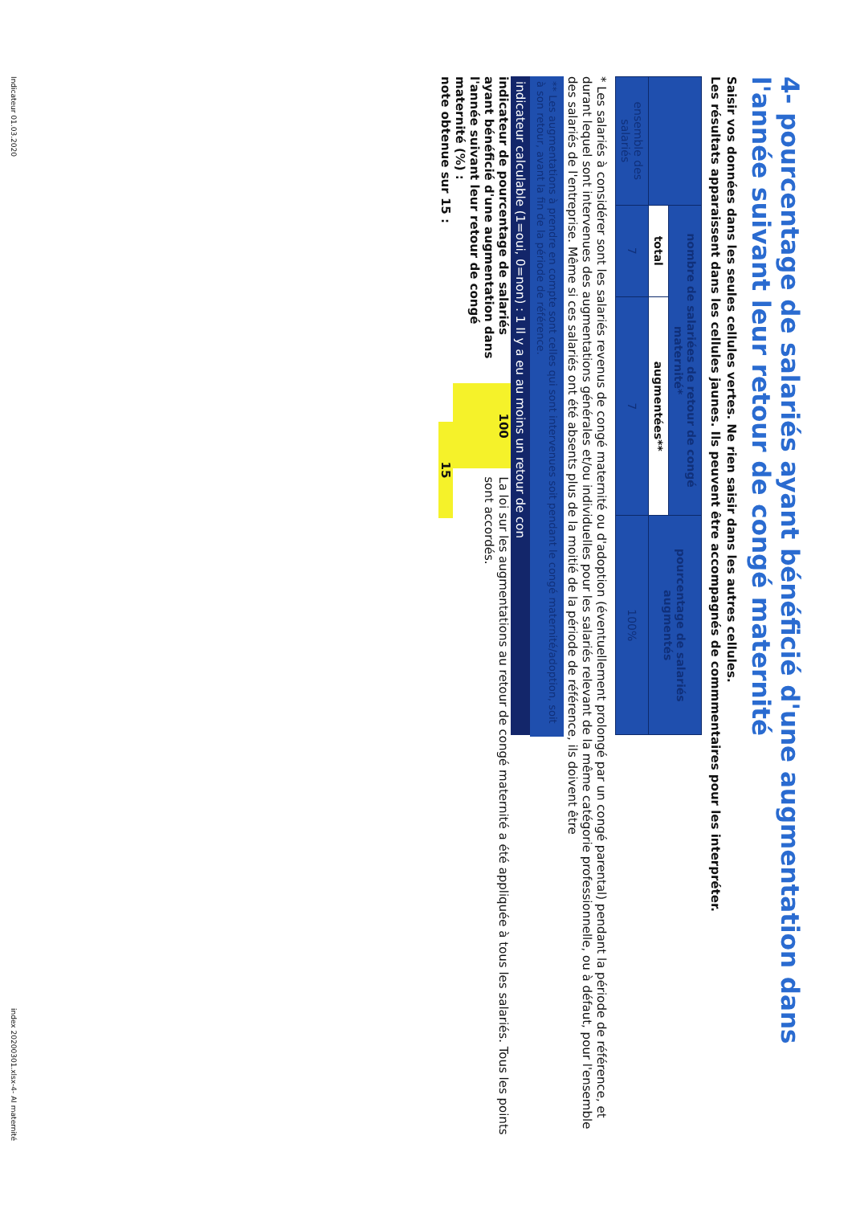4- pourcentage de salariés ayant bénéficié d'une augmentation dans l'année suivant leur retour de congé maternité
Saisir vos données dans les seules cellules vertes. Ne rien saisir dans les autres cellules.
Les résultats apparaissent dans les cellules jaunes. Ils peuvent être accompagnés de commmentaires pour les interpréter.
| | nombre de salariées de retour de congé maternité* | | pourcentage de salariés augmentés |
| --- | --- | --- | --- |
| | total | augmentées** | |
| ensemble des salariés | 7 | 7 | 100% |
* Les salariés à considérer sont les salariés revenus de congé maternité ou d'adoption (éventuellement prolongé par un congé parental) pendant la période de référence, et durant lequel sont intervenues des augmentations générales et/ou individuelles pour les salariés relevant de la même catégorie professionnelle, ou à défaut, pour l'ensemble des salariés de l'entreprise. Même si ces salariés ont été absents plus de la moitié de la période de référence, ils doivent être
** Les augmentations à prendre en compte sont celles qui sont intervenues soit pendant le congé maternité/adoption, soit à son retour, avant la fin de la période de référence.
indicateur calculable (1=oui, 0=non) : 1 Il y a eu au moins un retour de con
indicateur de pourcentage de salariés ayant bénéficié d'une augmentation dans l'année suivant leur retour de congé maternité (%) :
100
La loi sur les augmentations au retour de congé maternité a été appliquée à tous les salariés. Tous les points sont accordés.
note obtenue sur 15 :
15
Indicateur 01.03.2020 index 20200301.xlsx-4- AI maternité